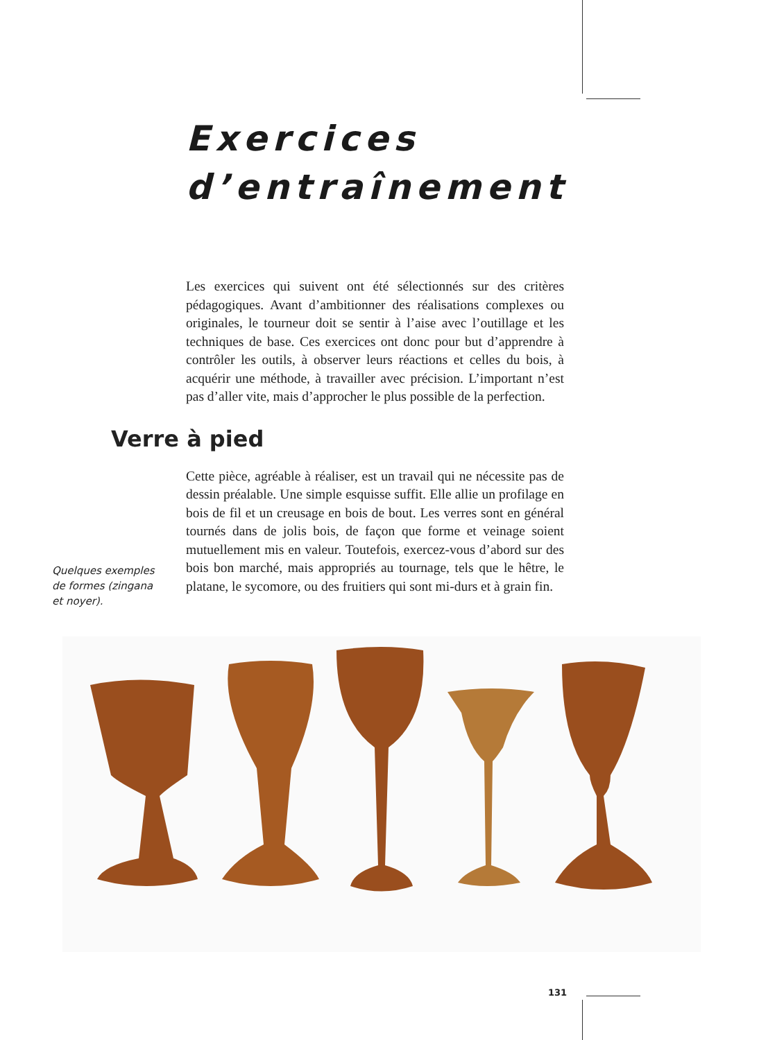Exercices
d’entraînement
Les exercices qui suivent ont été sélectionnés sur des critères pédagogiques. Avant d’ambitionner des réalisations complexes ou originales, le tourneur doit se sentir à l’aise avec l’outillage et les techniques de base. Ces exercices ont donc pour but d’apprendre à contrôler les outils, à observer leurs réactions et celles du bois, à acquérir une méthode, à travailler avec précision. L’important n’est pas d’aller vite, mais d’approcher le plus possible de la perfection.
Verre à pied
Quelques exemples de formes (zingana et noyer).
Cette pièce, agréable à réaliser, est un travail qui ne nécessite pas de dessin préalable. Une simple esquisse suffit. Elle allie un profilage en bois de fil et un creusage en bois de bout. Les verres sont en général tournés dans de jolis bois, de façon que forme et veinage soient mutuellement mis en valeur. Toutefois, exercez-vous d’abord sur des bois bon marché, mais appropriés au tournage, tels que le hêtre, le platane, le sycomore, ou des fruitiers qui sont mi-durs et à grain fin.
131